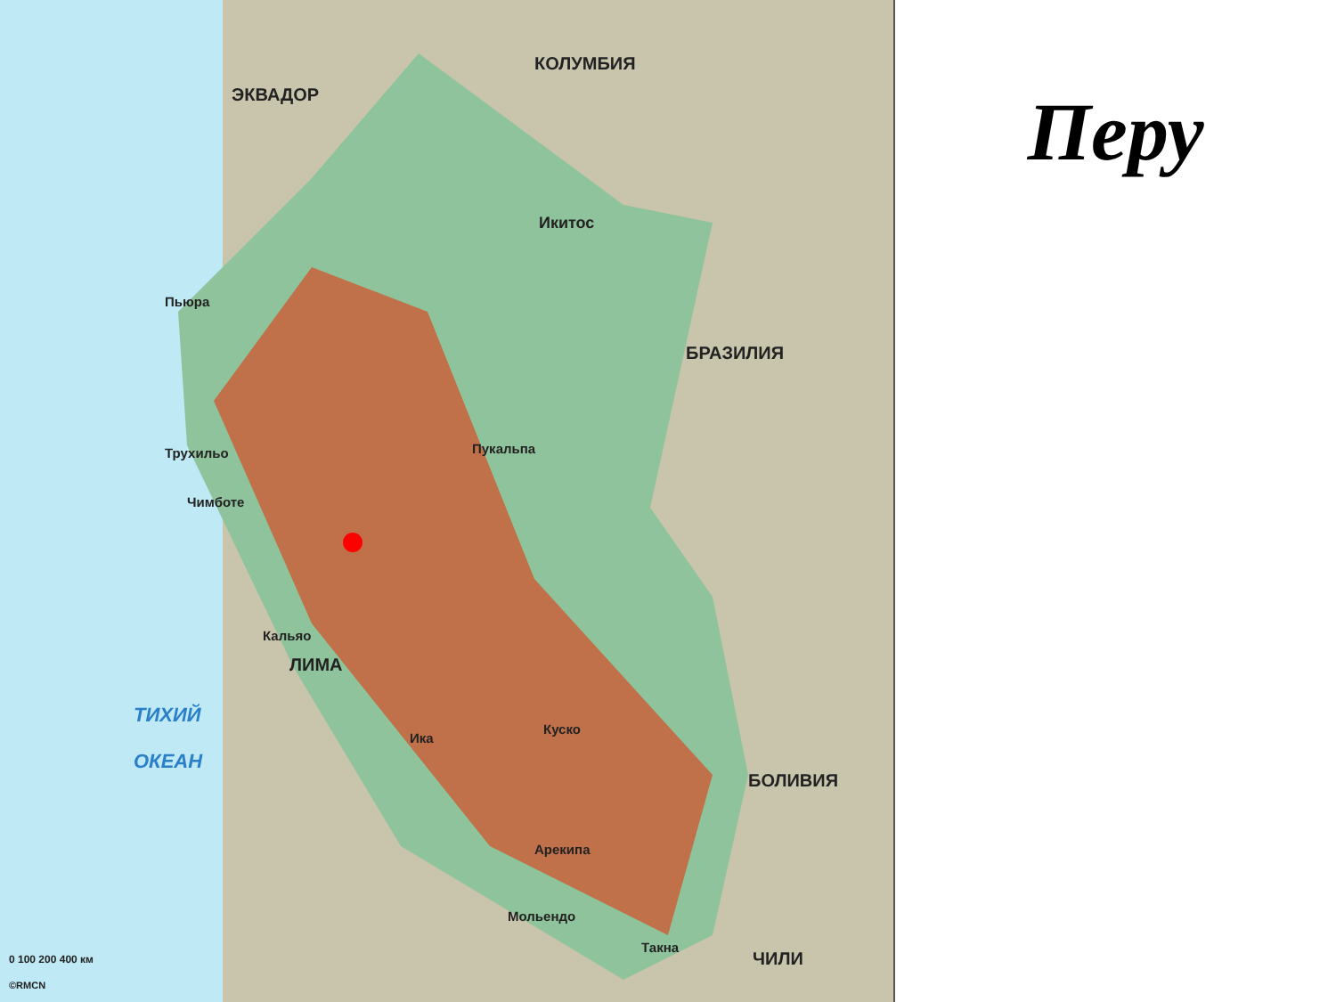КОЛУМБИЯ
ЭКВАДОР
БРАЗИЛИЯ
БОЛИВИЯ
ЧИЛИ
ТИХИЙ
ОКЕАН
Икитос
ЛИМА
Кальяо
Пьюра
Трухильо
Чимботе
Пукальпа
Ика
Арекипа
Куско
Мольендо
Такна
0 100 200 400 км
©RMCN
Перу